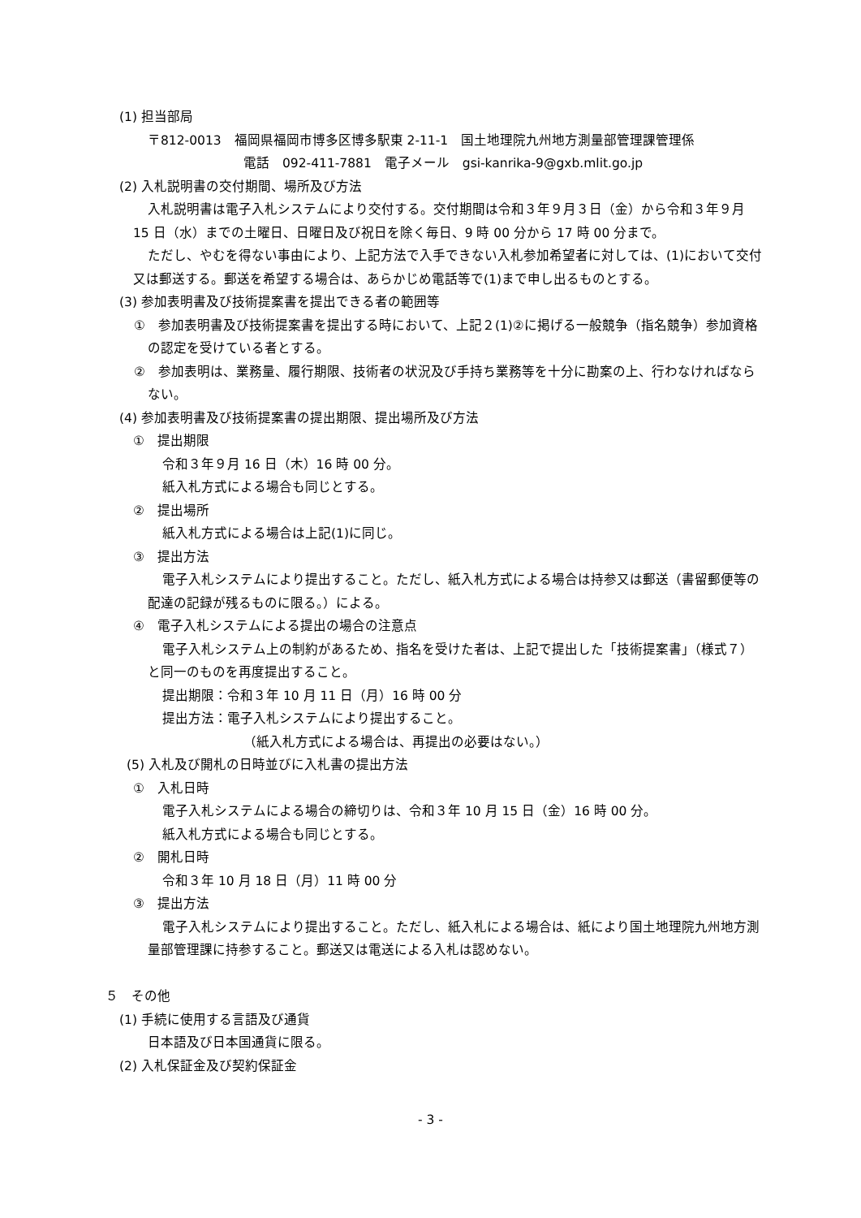(1) 担当部局
〒812-0013　福岡県福岡市博多区博多駅東 2-11-1　国土地理院九州地方測量部管理課管理係
電話　092-411-7881　電子メール　gsi-kanrika-9@gxb.mlit.go.jp
(2) 入札説明書の交付期間、場所及び方法
入札説明書は電子入札システムにより交付する。交付期間は令和３年９月３日（金）から令和３年９月 15 日（水）までの土曜日、日曜日及び祝日を除く毎日、9 時 00 分から 17 時 00 分まで。
ただし、やむを得ない事由により、上記方法で入手できない入札参加希望者に対しては、(1)において交付又は郵送する。郵送を希望する場合は、あらかじめ電話等で(1)まで申し出るものとする。
(3) 参加表明書及び技術提案書を提出できる者の範囲等
①　参加表明書及び技術提案書を提出する時において、上記２(1)②に掲げる一般競争（指名競争）参加資格の認定を受けている者とする。
②　参加表明は、業務量、履行期限、技術者の状況及び手持ち業務等を十分に勘案の上、行わなければならない。
(4) 参加表明書及び技術提案書の提出期限、提出場所及び方法
①　提出期限
令和３年９月 16 日（木）16 時 00 分。
紙入札方式による場合も同じとする。
②　提出場所
紙入札方式による場合は上記(1)に同じ。
③　提出方法
電子入札システムにより提出すること。ただし、紙入札方式による場合は持参又は郵送（書留郵便等の配達の記録が残るものに限る。）による。
④　電子入札システムによる提出の場合の注意点
電子入札システム上の制約があるため、指名を受けた者は、上記で提出した「技術提案書」（様式７）と同一のものを再度提出すること。
提出期限：令和３年 10 月 11 日（月）16 時 00 分
提出方法：電子入札システムにより提出すること。
（紙入札方式による場合は、再提出の必要はない。）
(5) 入札及び開札の日時並びに入札書の提出方法
①　入札日時
電子入札システムによる場合の締切りは、令和３年 10 月 15 日（金）16 時 00 分。
紙入札方式による場合も同じとする。
②　開札日時
令和３年 10 月 18 日（月）11 時 00 分
③　提出方法
電子入札システムにより提出すること。ただし、紙入札による場合は、紙により国土地理院九州地方測量部管理課に持参すること。郵送又は電送による入札は認めない。
５　その他
(1) 手続に使用する言語及び通貨
日本語及び日本国通貨に限る。
(2) 入札保証金及び契約保証金
- 3 -